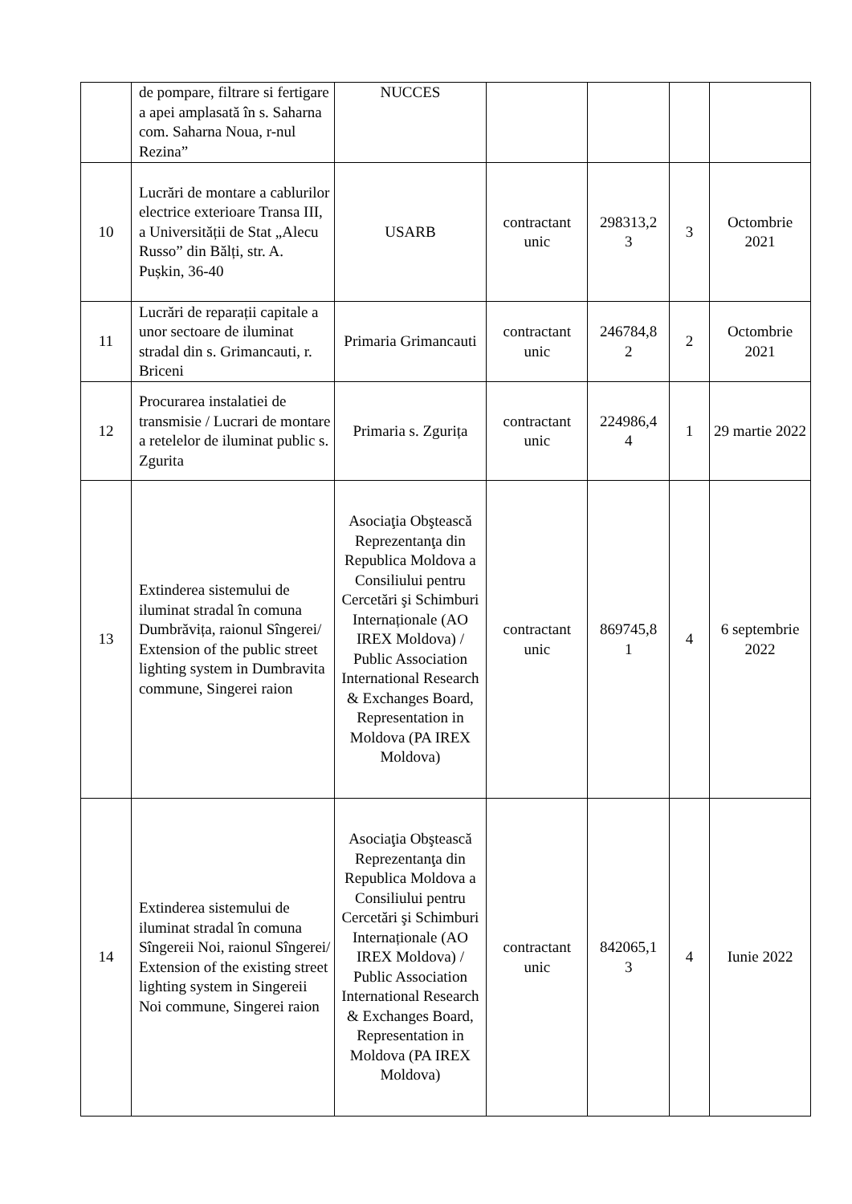| | de pompare, filtrare si fertigare a apei amplasată în s. Saharna com. Saharna Noua, r-nul Rezina” | NUCCES | | | | |
| 10 | Lucrări de montare a cablurilor electrice exterioare Transa III, a Universității de Stat „Alecu Russo” din Bălți, str. A. Pușkin, 36-40 | USARB | contractant unic | 298313,2 3 | 3 | Octombrie 2021 |
| 11 | Lucrări de reparații capitale a unor sectoare de iluminat stradal din s. Grimancauti, r. Briceni | Primaria Grimancauti | contractant unic | 246784,8 2 | 2 | Octombrie 2021 |
| 12 | Procurarea instalatiei de transmisie / Lucrari de montare a retelelor de iluminat public s. Zgurita | Primaria s. Zgurița | contractant unic | 224986,4 4 | 1 | 29 martie 2022 |
| 13 | Extinderea sistemului de iluminat stradal în comuna Dumbrăvița, raionul Sîngerei/ Extension of the public street lighting system in Dumbravita commune, Singerei raion | Asociaţia Obştească Reprezentanţa din Republica Moldova a Consiliului pentru Cercetări şi Schimburi Internaționale (AO IREX Moldova) / Public Association International Research & Exchanges Board, Representation in Moldova (PA IREX Moldova) | contractant unic | 869745,8 1 | 4 | 6 septembrie 2022 |
| 14 | Extinderea sistemului de iluminat stradal în comuna Sîngereii Noi, raionul Sîngerei/ Extension of the existing street lighting system in Singereii Noi commune, Singerei raion | Asociaţia Obştească Reprezentanţa din Republica Moldova a Consiliului pentru Cercetări şi Schimburi Internaționale (AO IREX Moldova) / Public Association International Research & Exchanges Board, Representation in Moldova (PA IREX Moldova) | contractant unic | 842065,1 3 | 4 | Iunie 2022 |